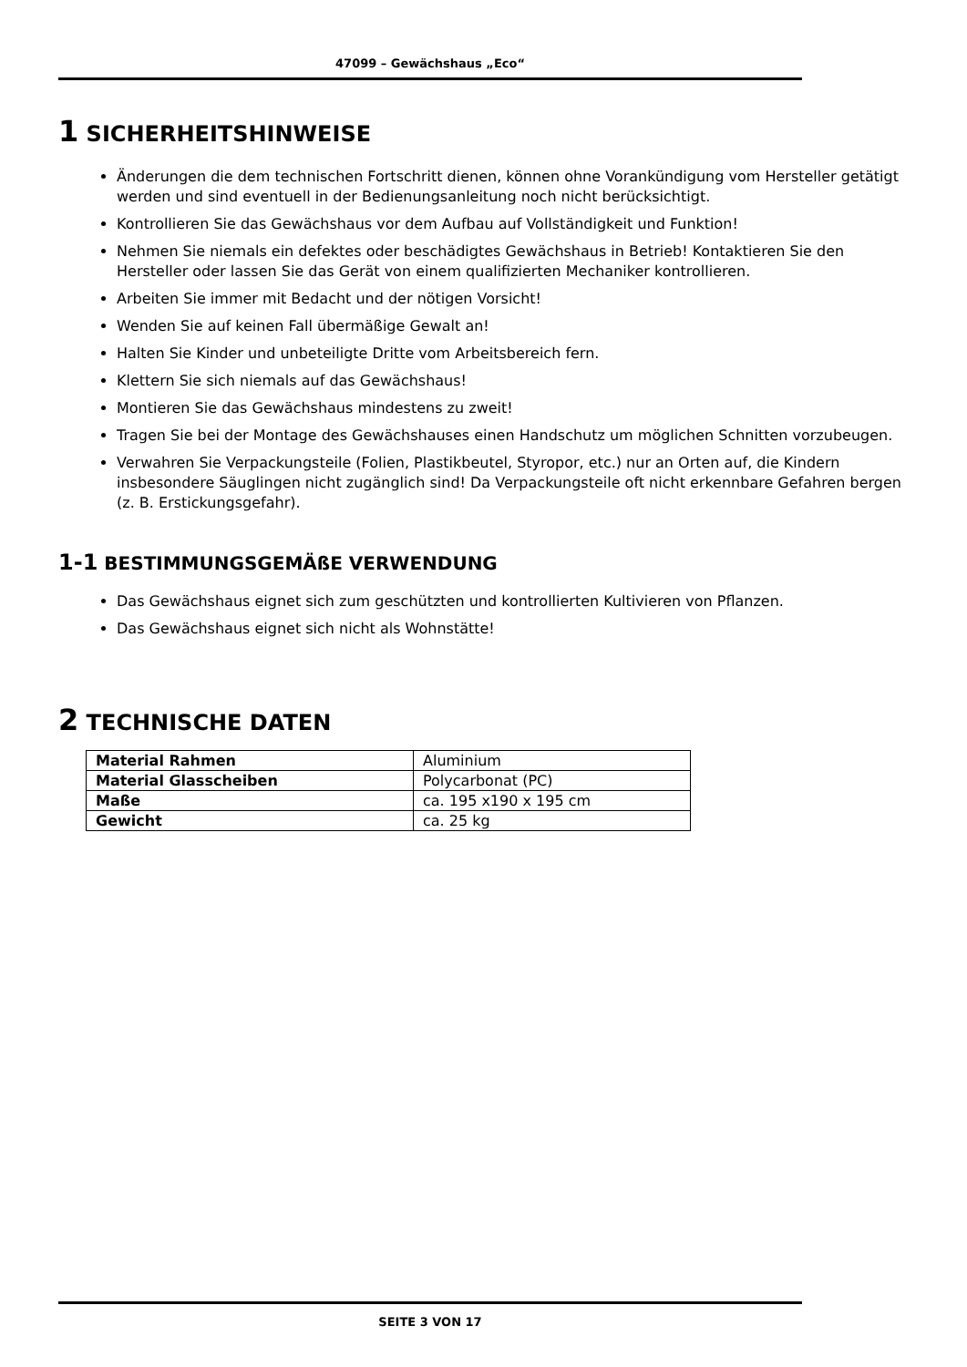47099 – Gewächshaus „Eco“
1 SICHERHEITSHINWEISE
Änderungen die dem technischen Fortschritt dienen, können ohne Vorankündigung vom Hersteller getätigt werden und sind eventuell in der Bedienungsanleitung noch nicht berücksichtigt.
Kontrollieren Sie das Gewächshaus vor dem Aufbau auf Vollständigkeit und Funktion!
Nehmen Sie niemals ein defektes oder beschädigtes Gewächshaus in Betrieb! Kontaktieren Sie den Hersteller oder lassen Sie das Gerät von einem qualifizierten Mechaniker kontrollieren.
Arbeiten Sie immer mit Bedacht und der nötigen Vorsicht!
Wenden Sie auf keinen Fall übermäßige Gewalt an!
Halten Sie Kinder und unbeteiligte Dritte vom Arbeitsbereich fern.
Klettern Sie sich niemals auf das Gewächshaus!
Montieren Sie das Gewächshaus mindestens zu zweit!
Tragen Sie bei der Montage des Gewächshauses einen Handschutz um möglichen Schnitten vorzubeugen.
Verwahren Sie Verpackungsteile (Folien, Plastikbeutel, Styropor, etc.) nur an Orten auf, die Kindern insbesondere Säuglingen nicht zugänglich sind! Da Verpackungsteile oft nicht erkennbare Gefahren bergen (z. B. Erstickungsgefahr).
1-1 BESTIMMUNGSGEMÄßE VERWENDUNG
Das Gewächshaus eignet sich zum geschützten und kontrollierten Kultivieren von Pflanzen.
Das Gewächshaus eignet sich nicht als Wohnstätte!
2 TECHNISCHE DATEN
| Material Rahmen | Aluminium |
| Material Glasscheiben | Polycarbonat (PC) |
| Maße | ca. 195 x190 x 195 cm |
| Gewicht | ca. 25 kg |
SEITE 3 VON 17